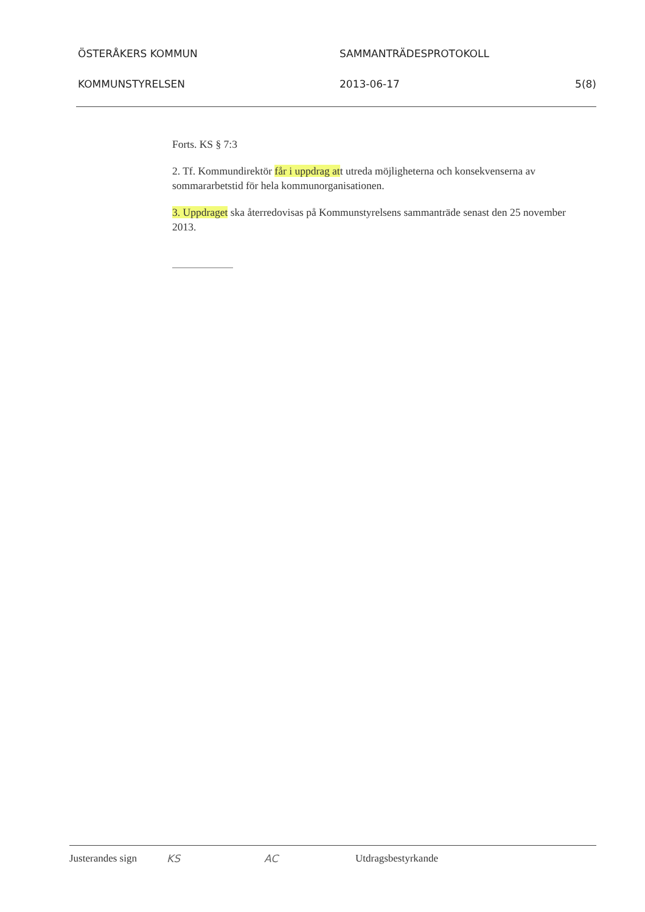ÖSTERÅKERS KOMMUN SAMMANTRÄDESPROTOKOLL
KOMMUNSTYRELSEN 2013-06-17 5(8)
Forts. KS § 7:3
2. Tf. Kommundirektör får i uppdrag att utreda möjligheterna och konsekvenserna av sommararbetstid för hela kommunorganisationen.
3. Uppdraget ska återredovisas på Kommunstyrelsens sammanträde senast den 25 november 2013.
Justerandes sign
KS AC Utdragsbestyrkande